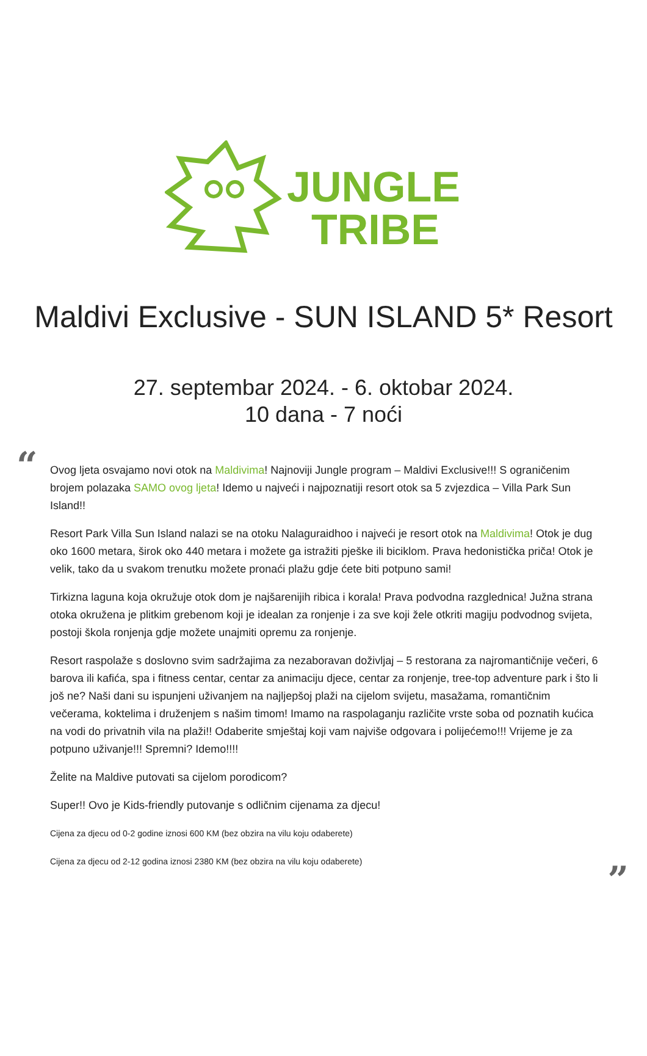JUNGLE
TRIBE
Maldivi Exclusive - SUN ISLAND 5* Resort
27. septembar 2024. - 6. oktobar 2024.
10 dana - 7 noći
“
Ovog ljeta osvajamo novi otok na Maldivima! Najnoviji Jungle program – Maldivi Exclusive!!! S ograničenim brojem polazaka SAMO ovog ljeta! Idemo u najveći i najpoznatiji resort otok sa 5 zvjezdica – Villa Park Sun Island!!
Resort Park Villa Sun Island nalazi se na otoku Nalaguraidhoo i najveći je resort otok na Maldivima! Otok je dug oko 1600 metara, širok oko 440 metara i možete ga istražiti pješke ili biciklom. Prava hedonistička priča! Otok je velik, tako da u svakom trenutku možete pronaći plažu gdje ćete biti potpuno sami!
Tirkizna laguna koja okružuje otok dom je najšarenijih ribica i korala! Prava podvodna razglednica! Južna strana otoka okružena je plitkim grebenom koji je idealan za ronjenje i za sve koji žele otkriti magiju podvodnog svijeta, postoji škola ronjenja gdje možete unajmiti opremu za ronjenje.
Resort raspolaže s doslovno svim sadržajima za nezaboravan doživljaj – 5 restorana za najromantičnije večeri, 6 barova ili kafića, spa i fitness centar, centar za animaciju djece, centar za ronjenje, tree-top adventure park i što li još ne? Naši dani su ispunjeni uživanjem na najljepšoj plaži na cijelom svijetu, masažama, romantičnim večerama, koktelima i druženjem s našim timom! Imamo na raspolaganju različite vrste soba od poznatih kućica na vodi do privatnih vila na plaži!! Odaberite smještaj koji vam najviše odgovara i polijećemo!!! Vrijeme je za potpuno uživanje!!! Spremni? Idemo!!!!
Želite na Maldive putovati sa cijelom porodicom?
Super!! Ovo je Kids-friendly putovanje s odličnim cijenama za djecu!
Cijena za djecu od 0-2 godine iznosi 600 KM (bez obzira na vilu koju odaberete)
Cijena za djecu od 2-12 godina iznosi 2380 KM (bez obzira na vilu koju odaberete)
”